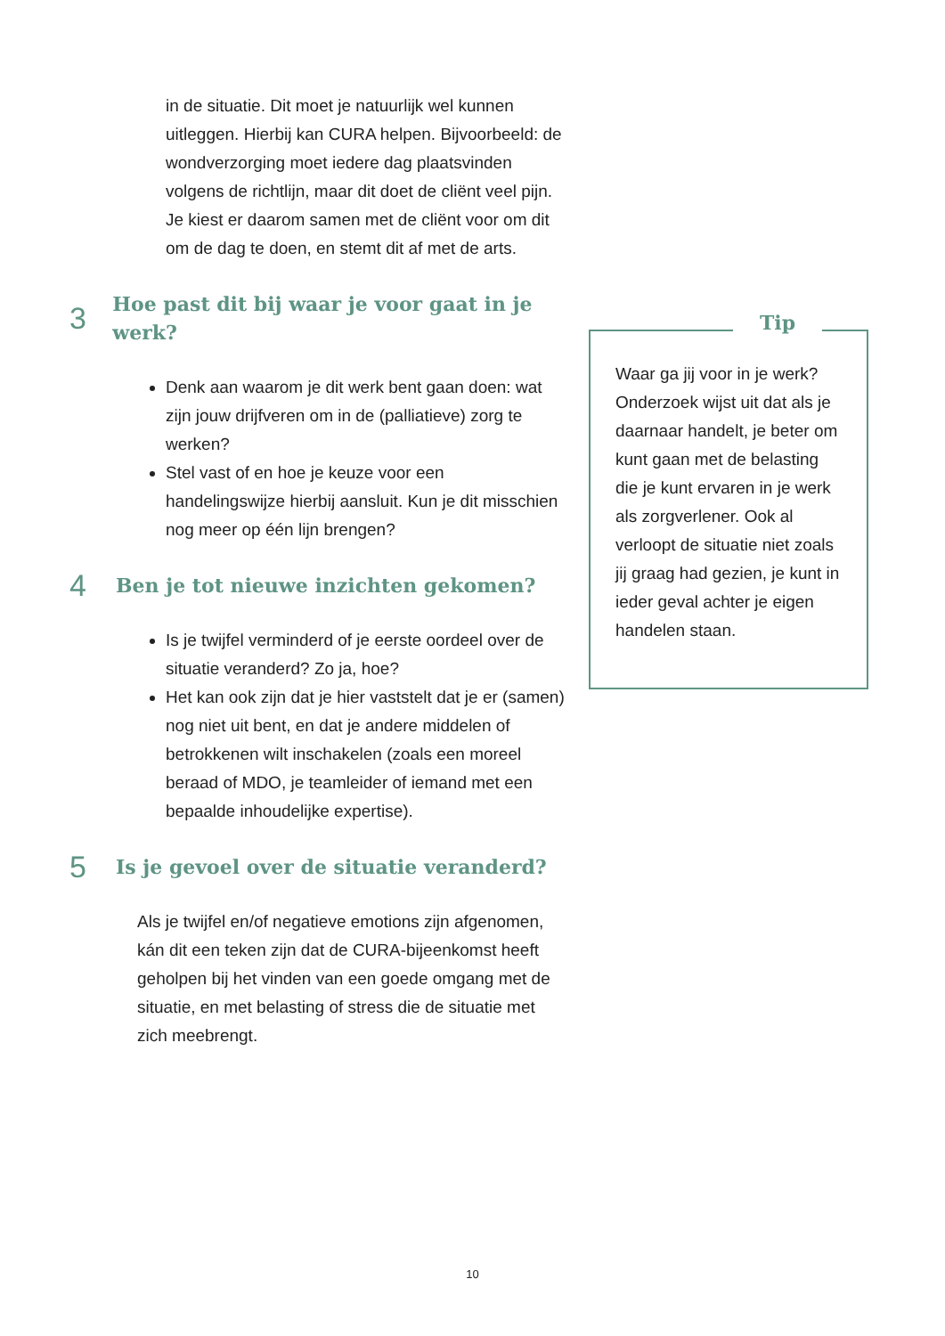in de situatie. Dit moet je natuurlijk wel kunnen uitleggen. Hierbij kan CURA helpen. Bijvoorbeeld: de wondverzorging moet iedere dag plaatsvinden volgens de richtlijn, maar dit doet de cliënt veel pijn. Je kiest er daarom samen met de cliënt voor om dit om de dag te doen, en stemt dit af met de arts.
3 Hoe past dit bij waar je voor gaat in je werk?
Denk aan waarom je dit werk bent gaan doen: wat zijn jouw drijfveren om in de (palliatieve) zorg te werken?
Stel vast of en hoe je keuze voor een handelingswijze hierbij aansluit. Kun je dit misschien nog meer op één lijn brengen?
4 Ben je tot nieuwe inzichten gekomen?
Is je twijfel verminderd of je eerste oordeel over de situatie veranderd? Zo ja, hoe?
Het kan ook zijn dat je hier vaststelt dat je er (samen) nog niet uit bent, en dat je andere middelen of betrokkenen wilt inschakelen (zoals een moreel beraad of MDO, je teamleider of iemand met een bepaalde inhoudelijke expertise).
5 Is je gevoel over de situatie veranderd?
Als je twijfel en/of negatieve emotions zijn afgenomen, kán dit een teken zijn dat de CURA-bijeenkomst heeft geholpen bij het vinden van een goede omgang met de situatie, en met belasting of stress die de situatie met zich meebrengt.
Tip
Waar ga jij voor in je werk? Onderzoek wijst uit dat als je daarnaar handelt, je beter om kunt gaan met de belasting die je kunt ervaren in je werk als zorgverlener. Ook al verloopt de situatie niet zoals jij graag had gezien, je kunt in ieder geval achter je eigen handelen staan.
10